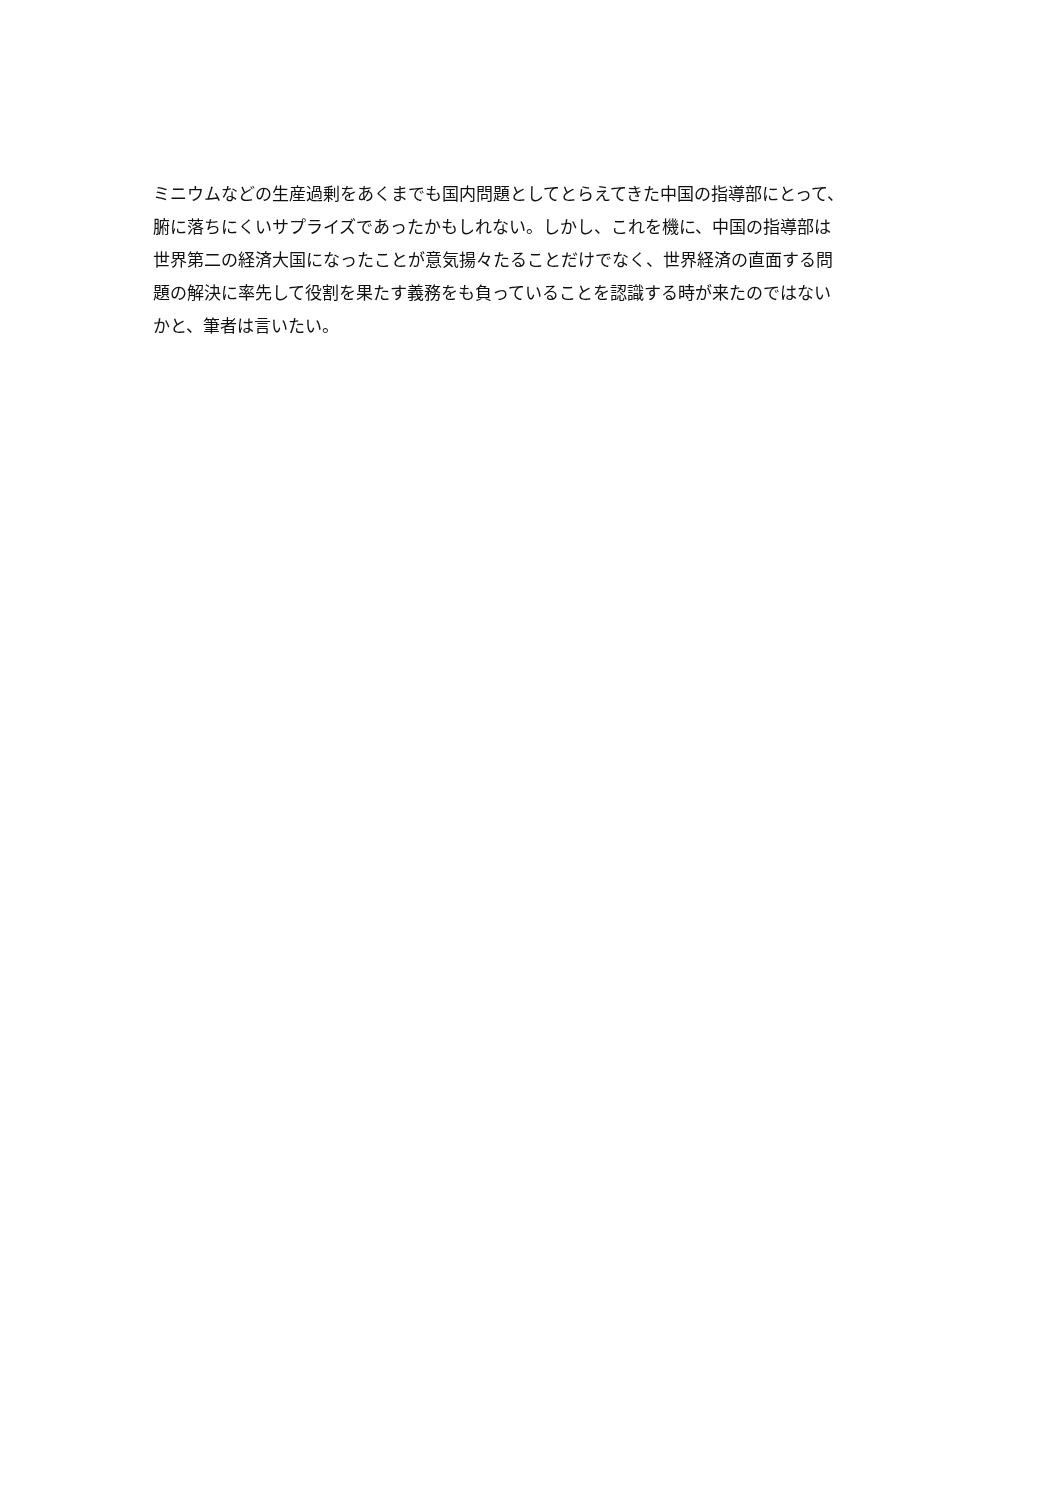ミニウムなどの生産過剰をあくまでも国内問題としてとらえてきた中国の指導部にとって、
腑に落ちにくいサプライズであったかもしれない。しかし、これを機に、中国の指導部は
世界第二の経済大国になったことが意気揚々たることだけでなく、世界経済の直面する問
題の解決に率先して役割を果たす義務をも負っていることを認識する時が来たのではない
かと、筆者は言いたい。